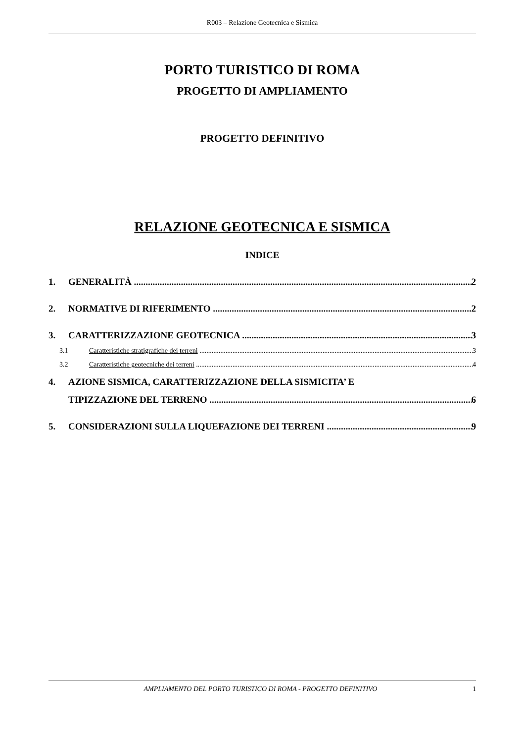R003 – Relazione Geotecnica e Sismica
PORTO TURISTICO DI ROMA
PROGETTO DI AMPLIAMENTO
PROGETTO DEFINITIVO
RELAZIONE GEOTECNICA E SISMICA
INDICE
1. GENERALITÀ 2
2. NORMATIVE DI RIFERIMENTO 2
3. CARATTERIZZAZIONE GEOTECNICA 3
3.1 Caratteristiche stratigrafiche dei terreni 3
3.2 Caratteristiche geotecniche dei terreni 4
4. AZIONE SISMICA, CARATTERIZZAZIONE DELLA SISMICITA’ E
TIPIZZAZIONE DEL TERRENO 6
5. CONSIDERAZIONI SULLA LIQUEFAZIONE DEI TERRENI 9
AMPLIAMENTO DEL PORTO TURISTICO DI ROMA - PROGETTO DEFINITIVO 1